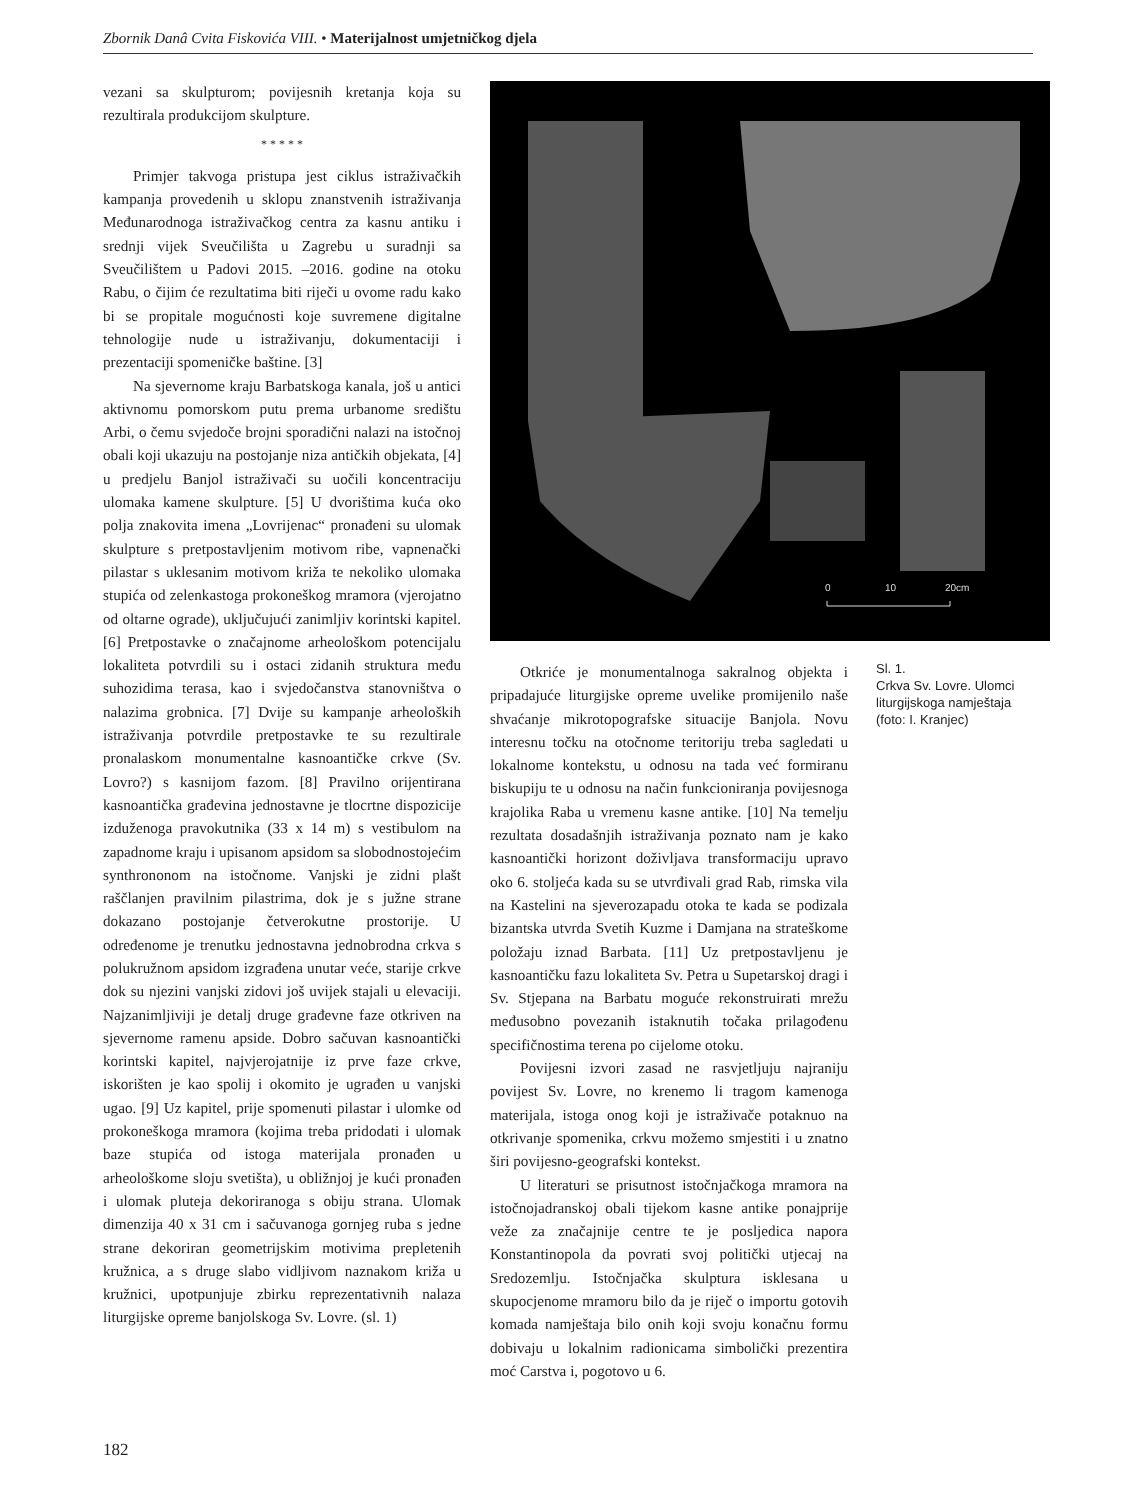Zbornik Danâ Cvita Fiskovića VIII. • Materijalnost umjetničkog djela
vezani sa skulpturom; povijesnih kretanja koja su rezultirala produkcijom skulpture.
* * * * *
Primjer takvoga pristupa jest ciklus istraživačkih kampanja provedenih u sklopu znanstvenih istraživanja Međunarodnoga istraživačkog centra za kasnu antiku i srednji vijek Sveučilišta u Zagrebu u suradnji sa Sveučilištem u Padovi 2015. –2016. godine na otoku Rabu, o čijim će rezultatima biti riječi u ovome radu kako bi se propitale mogućnosti koje suvremene digitalne tehnologije nude u istraživanju, dokumentaciji i prezentaciji spomeničke baštine. [3]
Na sjevernome kraju Barbatskoga kanala, još u antici aktivnomu pomorskom putu prema urbanome središtu Arbi, o čemu svjedoče brojni sporadični nalazi na istočnoj obali koji ukazuju na postojanje niza antičkih objekata, [4] u predjelu Banjol istraživači su uočili koncentraciju ulomaka kamene skulpture. [5] U dvorištima kuća oko polja znakovita imena „Lovrijenac“ pronađeni su ulomak skulpture s pretpostavljenim motivom ribe, vapnenački pilastar s uklesanim motivom križa te nekoliko ulomaka stupića od zelenkastoga prokoneškog mramora (vjerojatno od oltarne ograde), uključujući zanimljiv korintski kapitel. [6] Pretpostavke o značajnome arheološkom potencijalu lokaliteta potvrdili su i ostaci zidanih struktura među suhozidima terasa, kao i svjedočanstva stanovništva o nalazima grobnica. [7] Dvije su kampanje arheoloških istraživanja potvrdile pretpostavke te su rezultirale pronalaskom monumentalne kasnoantičke crkve (Sv. Lovro?) s kasnijom fazom. [8] Pravilno orijentirana kasnoantička građevina jednostavne je tlocrtne dispozicije izduženoga pravokutnika (33 x 14 m) s vestibulom na zapadnome kraju i upisanom apsidom sa slobodnostojećim synthrononom na istočnome. Vanjski je zidni plašt raščlanjen pravilnim pilastrima, dok je s južne strane dokazano postojanje četverokutne prostorije. U određenome je trenutku jednostavna jednobrodna crkva s polukružnom apsidom izgrađena unutar veće, starije crkve dok su njezini vanjski zidovi još uvijek stajali u elevaciji. Najzanimljiviji je detalj druge građevne faze otkriven na sjevernome ramenu apside. Dobro sačuvan kasnoantički korintski kapitel, najvjerojatnije iz prve faze crkve, iskorišten je kao spolij i okomito je ugrađen u vanjski ugao. [9] Uz kapitel, prije spomenuti pilastar i ulomke od prokoneškoga mramora (kojima treba pridodati i ulomak baze stupića od istoga materijala pronađen u arheološkome sloju svetišta), u obližnjoj je kući pronađen i ulomak pluteja dekoriranoga s obiju strana. Ulomak dimenzija 40 x 31 cm i sačuvanoga gornjeg ruba s jedne strane dekoriran geometrijskim motivima prepletenih kružnica, a s druge slabo vidljivom naznakom križa u kružnici, upotpunjuje zbirku reprezentativnih nalaza liturgijske opreme banjolskoga Sv. Lovre. (sl. 1)
0
10
20cm
Otkriće je monumentalnoga sakralnog objekta i pripadajuće liturgijske opreme uvelike promijenilo naše shvaćanje mikrotopografske situacije Banjola. Novu interesnu točku na otočnome teritoriju treba sagledati u lokalnome kontekstu, u odnosu na tada već formiranu biskupiju te u odnosu na način funkcioniranja povijesnoga krajolika Raba u vremenu kasne antike. [10] Na temelju rezultata dosadašnjih istraživanja poznato nam je kako kasnoantički horizont doživljava transformaciju upravo oko 6. stoljeća kada su se utvrđivali grad Rab, rimska vila na Kastelini na sjeverozapadu otoka te kada se podizala bizantska utvrda Svetih Kuzme i Damjana na strateškome položaju iznad Barbata. [11] Uz pretpostavljenu je kasnoantičku fazu lokaliteta Sv. Petra u Supetarskoj dragi i Sv. Stjepana na Barbatu moguće rekonstruirati mrežu međusobno povezanih istaknutih točaka prilagođenu specifičnostima terena po cijelome otoku.
Povijesni izvori zasad ne rasvjetljuju najraniju povijest Sv. Lovre, no krenemo li tragom kamenoga materijala, istoga onog koji je istraživače potaknuo na otkrivanje spomenika, crkvu možemo smjestiti i u znatno širi povijesno-geografski kontekst.
U literaturi se prisutnost istočnjačkoga mramora na istočnojadranskoj obali tijekom kasne antike ponajprije veže za značajnije centre te je posljedica napora Konstantinopola da povrati svoj politički utjecaj na Sredozemlju. Istočnjačka skulptura isklesana u skupocjenome mramoru bilo da je riječ o importu gotovih komada namještaja bilo onih koji svoju konačnu formu dobivaju u lokalnim radionicama simbolički prezentira moć Carstva i, pogotovo u 6.
Sl. 1.
Crkva Sv. Lovre. Ulomci liturgijskoga namještaja (foto: I. Kranjec)
182